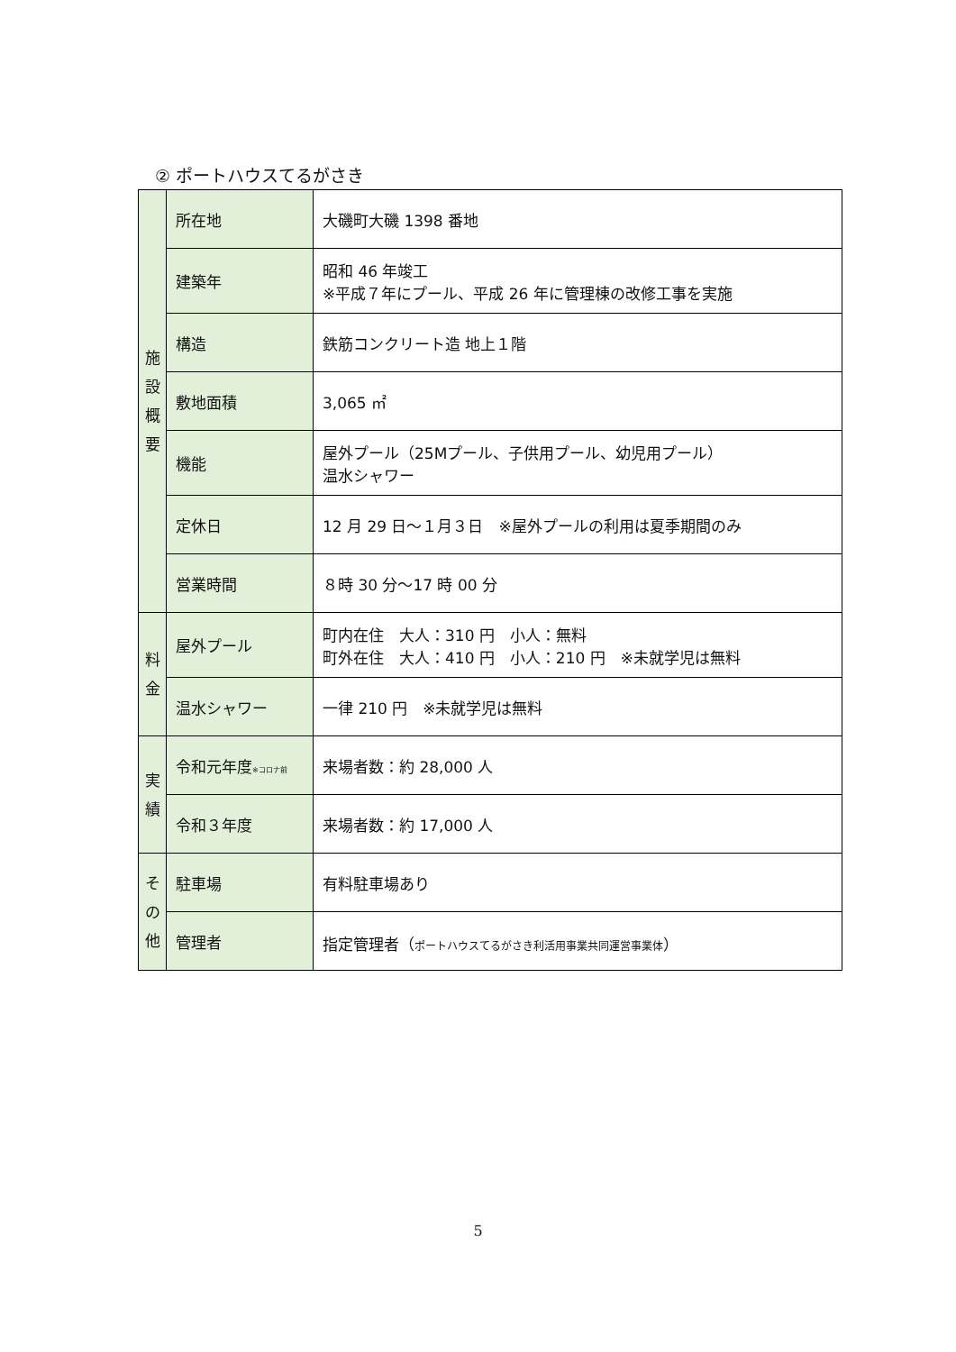② ポートハウスてるがさき
| 施 設 概 要 | 所在地 | 大磯町大磯 1398 番地 |
| | 建築年 | 昭和 46 年竣工 ※平成７年にプール、平成 26 年に管理棟の改修工事を実施 |
| | 構造 | 鉄筋コンクリート造 地上１階 |
| | 敷地面積 | 3,065 ㎡ |
| | 機能 | 屋外プール（25Mプール、子供用プール、幼児用プール） 温水シャワー |
| | 定休日 | 12 月 29 日～１月３日 ※屋外プールの利用は夏季期間のみ |
| | 営業時間 | ８時 30 分～17 時 00 分 |
| 料 金 | 屋外プール | 町内在住 大人：310 円 小人：無料 町外在住 大人：410 円 小人：210 円 ※未就学児は無料 |
| | 温水シャワー | 一律 210 円 ※未就学児は無料 |
| 実 績 | 令和元年度 ※コロナ前 | 来場者数：約 28,000 人 |
| | 令和３年度 | 来場者数：約 17,000 人 |
| そ の 他 | 駐車場 | 有料駐車場あり |
| | 管理者 | 指定管理者（ ポートハウスてるがさき利活用事業共同運営事業体 ） |
5